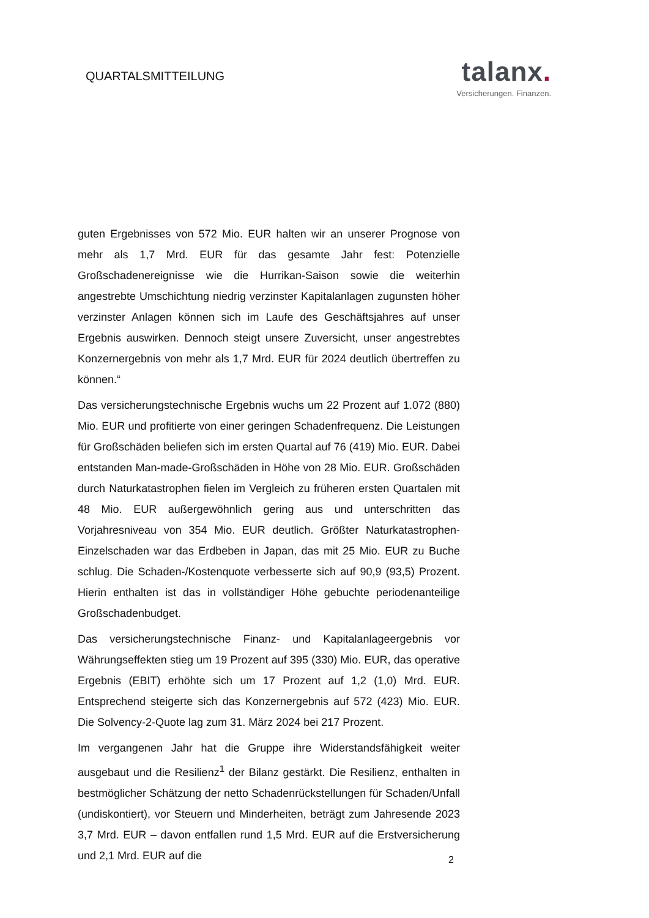QUARTALSMITTEILUNG
talanx.
Versicherungen. Finanzen.
guten Ergebnisses von 572 Mio. EUR halten wir an unserer Prognose von mehr als 1,7 Mrd. EUR für das gesamte Jahr fest: Potenzielle Großschadenereignisse wie die Hurrikan-Saison sowie die weiterhin angestrebte Umschichtung niedrig verzinster Kapitalanlagen zugunsten höher verzinster Anlagen können sich im Laufe des Geschäftsjahres auf unser Ergebnis auswirken. Dennoch steigt unsere Zuversicht, unser angestrebtes Konzernergebnis von mehr als 1,7 Mrd. EUR für 2024 deutlich übertreffen zu können.“
Das versicherungstechnische Ergebnis wuchs um 22 Prozent auf 1.072 (880) Mio. EUR und profitierte von einer geringen Schadenfrequenz. Die Leistungen für Großschäden beliefen sich im ersten Quartal auf 76 (419) Mio. EUR. Dabei entstanden Man-made-Großschäden in Höhe von 28 Mio. EUR. Großschäden durch Naturkatastrophen fielen im Vergleich zu früheren ersten Quartalen mit 48 Mio. EUR außergewöhnlich gering aus und unterschritten das Vorjahresniveau von 354 Mio. EUR deutlich. Größter Naturkatastrophen-Einzelschaden war das Erdbeben in Japan, das mit 25 Mio. EUR zu Buche schlug. Die Schaden-/Kostenquote verbesserte sich auf 90,9 (93,5) Prozent. Hierin enthalten ist das in vollständiger Höhe gebuchte periodenanteilige Großschadenbudget.
Das versicherungstechnische Finanz- und Kapitalanlageergebnis vor Währungseffekten stieg um 19 Prozent auf 395 (330) Mio. EUR, das operative Ergebnis (EBIT) erhöhte sich um 17 Prozent auf 1,2 (1,0) Mrd. EUR. Entsprechend steigerte sich das Konzernergebnis auf 572 (423) Mio. EUR. Die Solvency-2-Quote lag zum 31. März 2024 bei 217 Prozent.
Im vergangenen Jahr hat die Gruppe ihre Widerstandsfähigkeit weiter ausgebaut und die Resilienz<sup>1</sup> der Bilanz gestärkt. Die Resilienz, enthalten in bestmöglicher Schätzung der netto Schadenrückstellungen für Schaden/Unfall (undiskontiert), vor Steuern und Minderheiten, beträgt zum Jahresende 2023 3,7 Mrd. EUR – davon entfallen rund 1,5 Mrd. EUR auf die Erstversicherung und 2,1 Mrd. EUR auf die
2